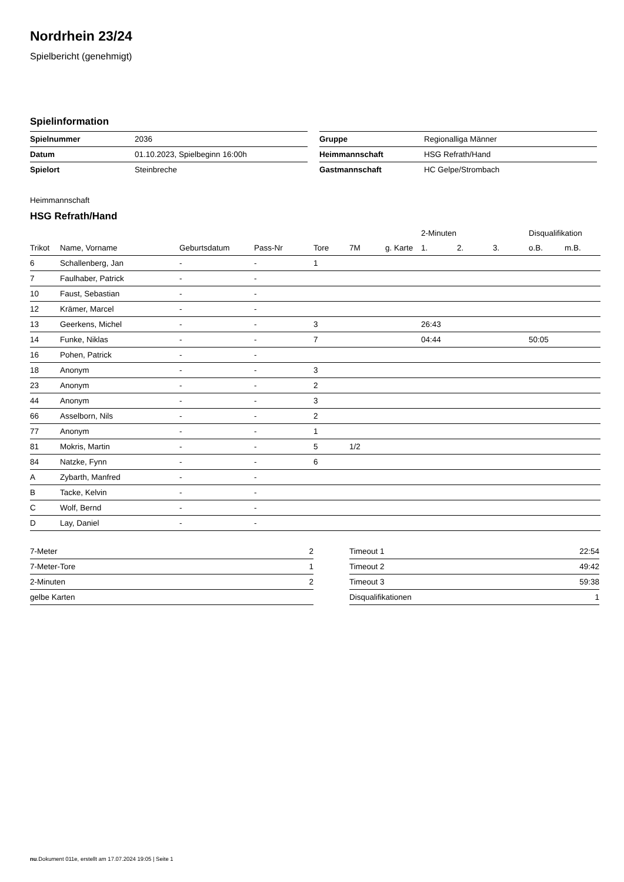Nordrhein 23/24
Spielbericht (genehmigt)
Spielinformation
| Spielnummer | 2036 |
| Datum | 01.10.2023, Spielbeginn 16:00h |
| Spielort | Steinbreche |
| Gruppe | Regionalliga Männer |
| Heimmannschaft | HSG Refrath/Hand |
| Gastmannschaft | HC Gelpe/Strombach |
Heimmannschaft
HSG Refrath/Hand
| | | | | | | | 2-Minuten | | | Disqualifikation | |
| --- | --- | --- | --- | --- | --- | --- | --- | --- | --- | --- | --- |
| Trikot | Name, Vorname | Geburtsdatum | Pass-Nr | Tore | 7M | g. Karte | 1. | 2. | 3. | o.B. | m.B. |
| 6 | Schallenberg, Jan | - | - | 1 | | | | | | | |
| 7 | Faulhaber, Patrick | - | - | | | | | | | | |
| 10 | Faust, Sebastian | - | - | | | | | | | | |
| 12 | Krämer, Marcel | - | - | | | | | | | | |
| 13 | Geerkens, Michel | - | - | 3 | | | 26:43 | | | | |
| 14 | Funke, Niklas | - | - | 7 | | | 04:44 | | | 50:05 | |
| 16 | Pohen, Patrick | - | - | | | | | | | | |
| 18 | Anonym | - | - | 3 | | | | | | | |
| 23 | Anonym | - | - | 2 | | | | | | | |
| 44 | Anonym | - | - | 3 | | | | | | | |
| 66 | Asselborn, Nils | - | - | 2 | | | | | | | |
| 77 | Anonym | - | - | 1 | | | | | | | |
| 81 | Mokris, Martin | - | - | 5 | 1/2 | | | | | | |
| 84 | Natzke, Fynn | - | - | 6 | | | | | | | |
| A | Zybarth, Manfred | - | - | | | | | | | | |
| B | Tacke, Kelvin | - | - | | | | | | | | |
| C | Wolf, Bernd | - | - | | | | | | | | |
| D | Lay, Daniel | - | - | | | | | | | | |
| 7-Meter | 2 |
| 7-Meter-Tore | 1 |
| 2-Minuten | 2 |
| gelbe Karten | |
| Timeout 1 | 22:54 |
| Timeout 2 | 49:42 |
| Timeout 3 | 59:38 |
| Disqualifikationen | 1 |
nu.Dokument 011e, erstellt am 17.07.2024 19:05 | Seite 1